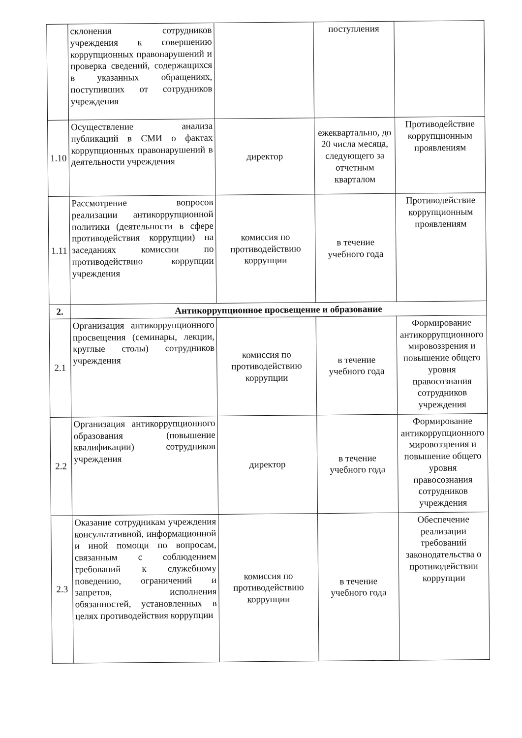| | склонения сотрудников учреждения к совершению коррупционных правонарушений и проверка сведений, содержащихся в указанных обращениях, поступивших от сотрудников учреждения | | поступления | |
| 1.10 | Осуществление анализа публикаций в СМИ о фактах коррупционных правонарушений в деятельности учреждения | директор | ежеквартально, до 20 числа месяца, следующего за отчетным кварталом | Противодействие коррупционным проявлениям |
| 1.11 | Рассмотрение вопросов реализации антикоррупционной политики (деятельности в сфере противодействия коррупции) на заседаниях комиссии по противодействию коррупции учреждения | комиссия по противодействию коррупции | в течение учебного года | Противодействие коррупционным проявлениям |
| 2. | Антикоррупционное просвещение и образование | | | |
| 2.1 | Организация антикоррупционного просвещения (семинары, лекции, круглые столы) сотрудников учреждения | комиссия по противодействию коррупции | в течение учебного года | Формирование антикоррупционного мировоззрения и повышение общего уровня правосознания сотрудников учреждения |
| 2.2 | Организация антикоррупционного образования (повышение квалификации) сотрудников учреждения | директор | в течение учебного года | Формирование антикоррупционного мировоззрения и повышение общего уровня правосознания сотрудников учреждения |
| 2.3 | Оказание сотрудникам учреждения консультативной, информационной и иной помощи по вопросам, связанным с соблюдением требований к служебному поведению, ограничений и запретов, исполнения обязанностей, установленных в целях противодействия коррупции | комиссия по противодействию коррупции | в течение учебного года | Обеспечение реализации требований законодательства о противодействии коррупции |